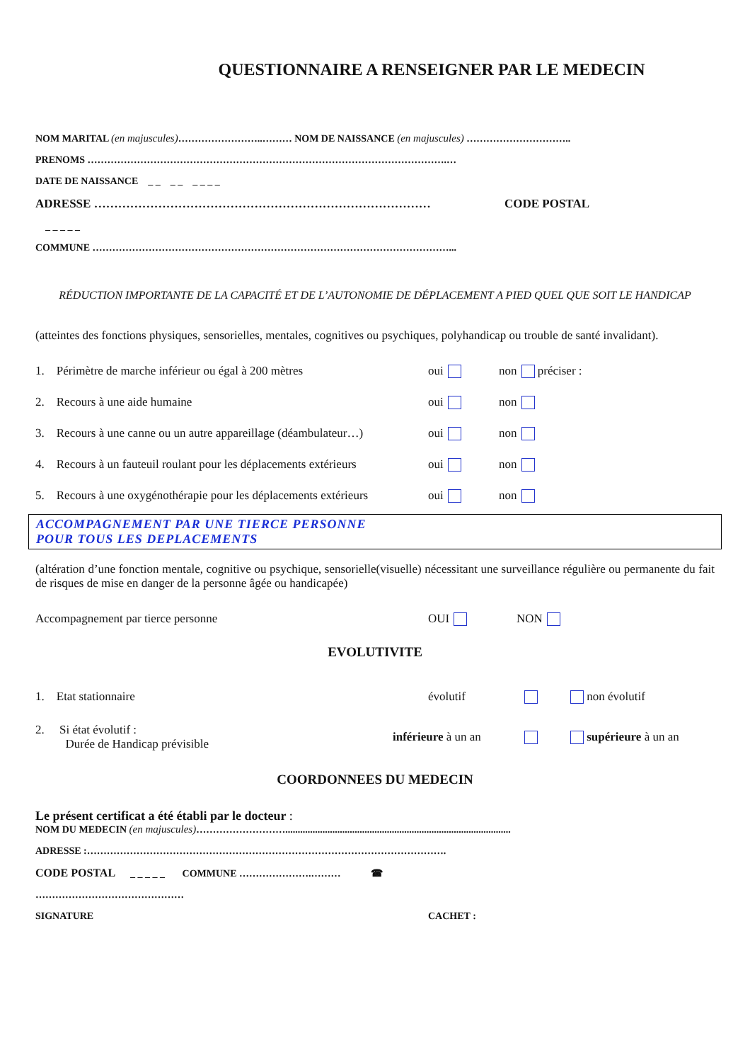QUESTIONNAIRE A RENSEIGNER PAR LE MEDECIN
NOM MARITAL (en majuscules)……………………..……… NOM DE NAISSANCE (en majuscules) …………………………..
PRENOMS ……………………………………………………………………………………………….…
DATE DE NAISSANCE _ _ _ _ _ _ _ _
ADRESSE ………………………………………………………………………… CODE POSTAL
_ _ _ _ _
COMMUNE ………………………………………………………………………………………………...
RÉDUCTION IMPORTANTE DE LA CAPACITÉ ET DE L’AUTONOMIE DE DÉPLACEMENT A PIED QUEL QUE SOIT LE HANDICAP
(atteintes des fonctions physiques, sensorielles, mentales, cognitives ou psychiques, polyhandicap ou trouble de santé invalidant).
1. Périmètre de marche inférieur ou égal à 200 mètres oui non préciser :
2. Recours à une aide humaine oui non
3. Recours à une canne ou un autre appareillage (déambulateur…) oui non
4. Recours à un fauteuil roulant pour les déplacements extérieurs oui non
5. Recours à une oxygénothérapie pour les déplacements extérieurs oui non
ACCOMPAGNEMENT PAR UNE TIERCE PERSONNE
POUR TOUS LES DEPLACEMENTS
(altération d’une fonction mentale, cognitive ou psychique, sensorielle(visuelle) nécessitant une surveillance régulière ou permanente du fait de risques de mise en danger de la personne âgée ou handicapée)
Accompagnement par tierce personne OUI NON
EVOLUTIVITE
1. Etat stationnaire évolutif non évolutif
2. Si état évolutif :
Durée de Handicap prévisible inférieure à un an supérieure à un an
COORDONNEES DU MEDECIN
Le présent certificat a été établi par le docteur :
NOM DU MEDECIN (en majuscules)………………………...........................................................................................
ADRESSE :……………………………………………………………………………………………….
CODE POSTAL _ _ _ _ _ COMMUNE ………………….……… ☎
………………………………………
SIGNATURE CACHET :